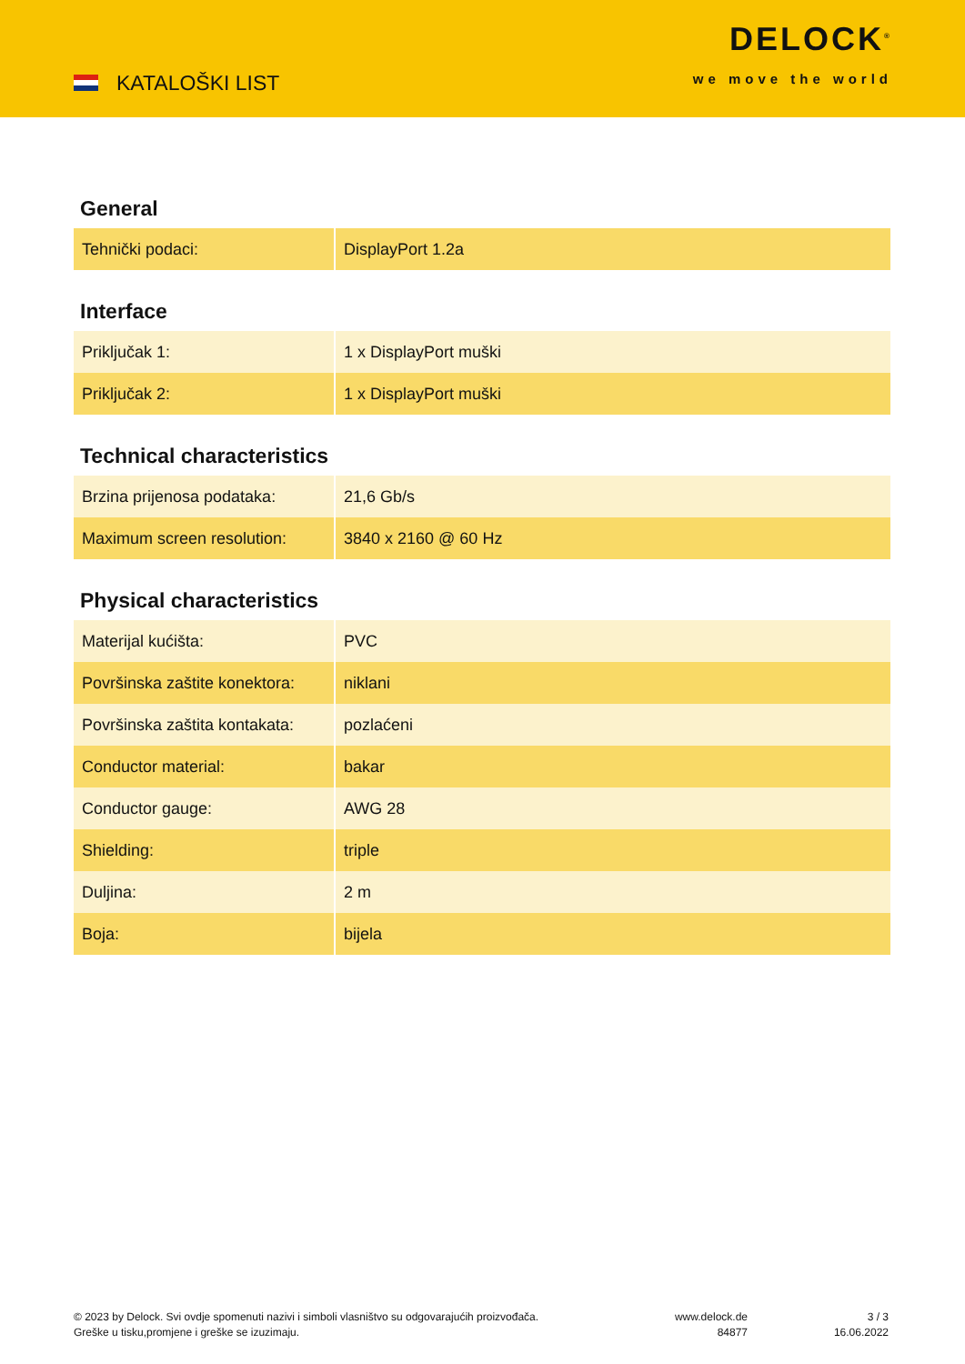KATALOŠKI LIST
DELOCK<sup>®</sup>
we move the world
General
| Tehnički podaci: | DisplayPort 1.2a |
Interface
| Priključak 1: | 1 x DisplayPort muški |
| Priključak 2: | 1 x DisplayPort muški |
Technical characteristics
| Brzina prijenosa podataka: | 21,6 Gb/s |
| Maximum screen resolution: | 3840 x 2160 @ 60 Hz |
Physical characteristics
| Materijal kućišta: | PVC |
| Površinska zaštite konektora: | niklani |
| Površinska zaštita kontakata: | pozlaćeni |
| Conductor material: | bakar |
| Conductor gauge: | AWG 28 |
| Shielding: | triple |
| Duljina: | 2 m |
| Boja: | bijela |
© 2023 by Delock. Svi ovdje spomenuti nazivi i simboli vlasništvo su odgovarajućih proizvođača.
Greške u tisku,promjene i greške se izuzimaju.
www.delock.de
84877
3 / 3
16.06.2022